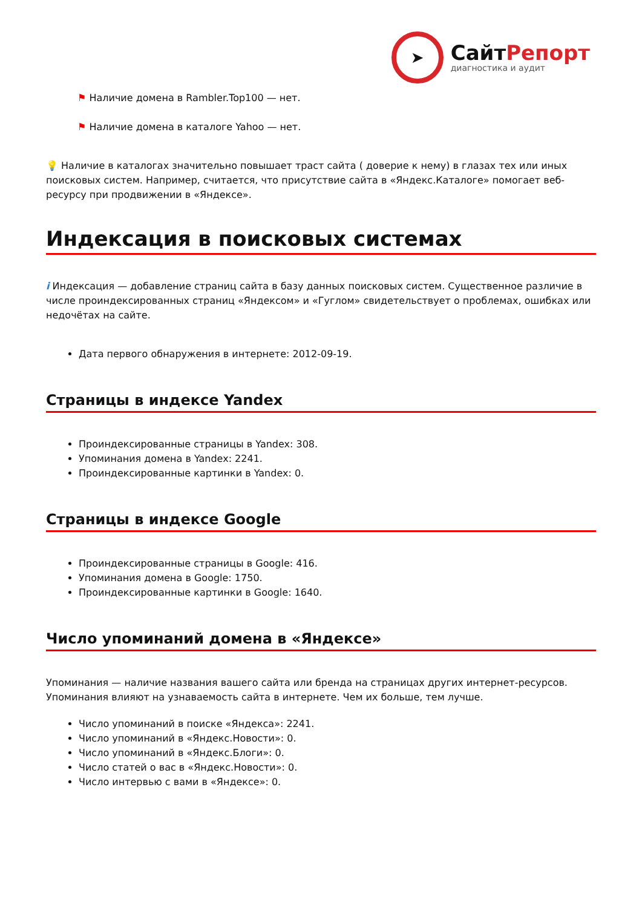➤
СайтРепорт
диагностика и аудит
⚑ Наличие домена в Rambler.Top100 — нет.
⚑ Наличие домена в каталоге Yahoo — нет.
💡 Наличие в каталогах значительно повышает траст сайта ( доверие к нему) в глазах тех или иных поисковых систем. Например, считается, что присутствие сайта в «Яндекс.Каталоге» помогает веб-ресурсу при продвижении в «Яндексе».
Индексация в поисковых системах
i Индексация — добавление страниц сайта в базу данных поисковых систем. Существенное различие в числе проиндексированных страниц «Яндексом» и «Гуглом» свидетельствует о проблемах, ошибках или недочётах на сайте.
Дата первого обнаружения в интернете: 2012-09-19.
Страницы в индексе Yandex
Проиндексированные страницы в Yandex: 308.
Упоминания домена в Yandex: 2241.
Проиндексированные картинки в Yandex: 0.
Страницы в индексе Google
Проиндексированные страницы в Google: 416.
Упоминания домена в Google: 1750.
Проиндексированные картинки в Google: 1640.
Число упоминаний домена в «Яндексе»
Упоминания — наличие названия вашего сайта или бренда на страницах других интернет-ресурсов. Упоминания влияют на узнаваемость сайта в интернете. Чем их больше, тем лучше.
Число упоминаний в поиске «Яндекса»: 2241.
Число упоминаний в «Яндекс.Новости»: 0.
Число упоминаний в «Яндекс.Блоги»: 0.
Число статей о вас в «Яндекс.Новости»: 0.
Число интервью с вами в «Яндексе»: 0.